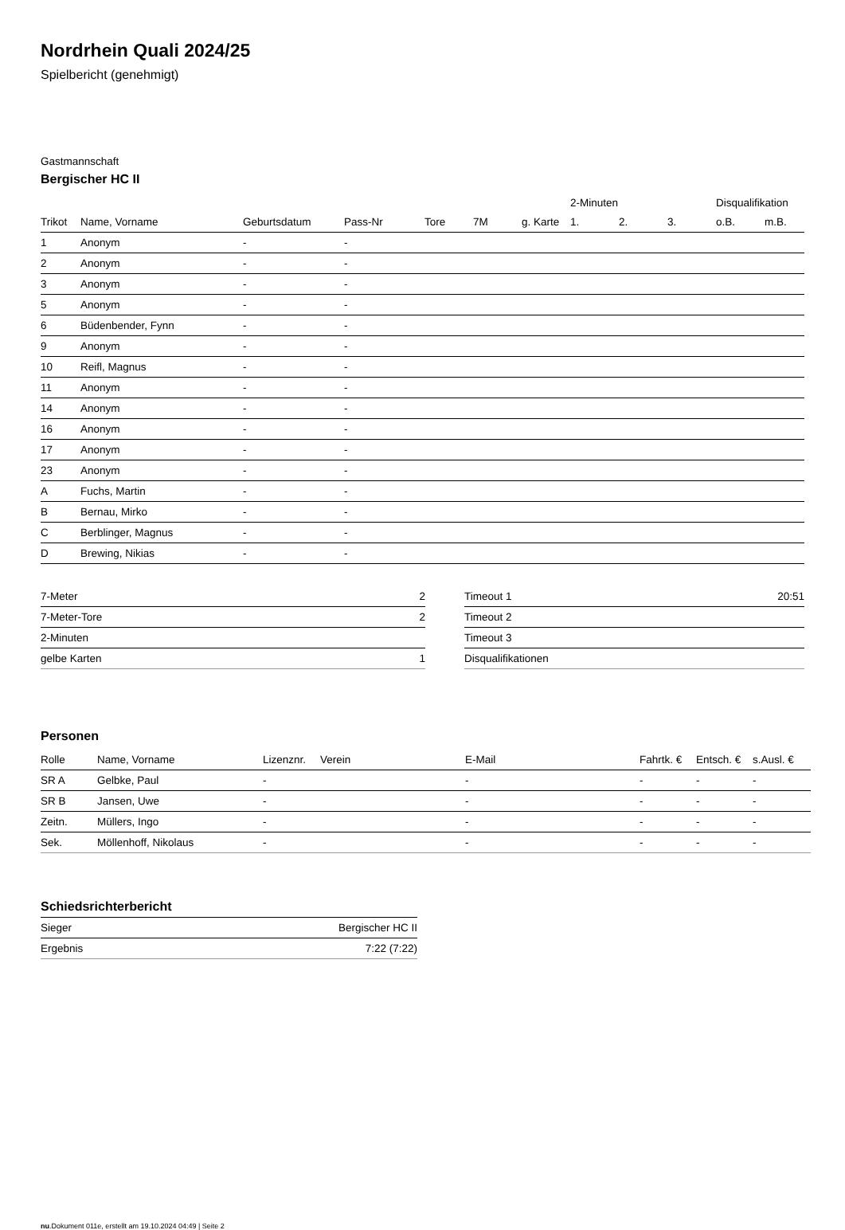Nordrhein Quali 2024/25
Spielbericht (genehmigt)
Gastmannschaft
Bergischer HC II
| | | | | | | | 2-Minuten | | | Disqualifikation | |
| --- | --- | --- | --- | --- | --- | --- | --- | --- | --- | --- | --- |
| Trikot | Name, Vorname | Geburtsdatum | Pass-Nr | Tore | 7M | g. Karte | 1. | 2. | 3. | o.B. | m.B. |
| 1 | Anonym | - | - | | | | | | | | |
| 2 | Anonym | - | - | | | | | | | | |
| 3 | Anonym | - | - | | | | | | | | |
| 5 | Anonym | - | - | | | | | | | | |
| 6 | Büdenbender, Fynn | - | - | | | | | | | | |
| 9 | Anonym | - | - | | | | | | | | |
| 10 | Reifl, Magnus | - | - | | | | | | | | |
| 11 | Anonym | - | - | | | | | | | | |
| 14 | Anonym | - | - | | | | | | | | |
| 16 | Anonym | - | - | | | | | | | | |
| 17 | Anonym | - | - | | | | | | | | |
| 23 | Anonym | - | - | | | | | | | | |
| A | Fuchs, Martin | - | - | | | | | | | | |
| B | Bernau, Mirko | - | - | | | | | | | | |
| C | Berblinger, Magnus | - | - | | | | | | | | |
| D | Brewing, Nikias | - | - | | | | | | | | |
| 7-Meter | 2 |
| 7-Meter-Tore | 2 |
| 2-Minuten | |
| gelbe Karten | 1 |
| Timeout 1 | 20:51 |
| Timeout 2 | |
| Timeout 3 | |
| Disqualifikationen | |
Personen
| Rolle | Name, Vorname | Lizenznr. | Verein | E-Mail | Fahrtk. € | Entsch. € | s.Ausl. € |
| --- | --- | --- | --- | --- | --- | --- | --- |
| SR A | Gelbke, Paul | - | | - | - | - | - |
| SR B | Jansen, Uwe | - | | - | - | - | - |
| Zeitn. | Müllers, Ingo | - | | - | - | - | - |
| Sek. | Möllenhoff, Nikolaus | - | | - | - | - | - |
Schiedsrichterbericht
| Sieger | Bergischer HC II |
| Ergebnis | 7:22 (7:22) |
nu.Dokument 011e, erstellt am 19.10.2024 04:49 | Seite 2